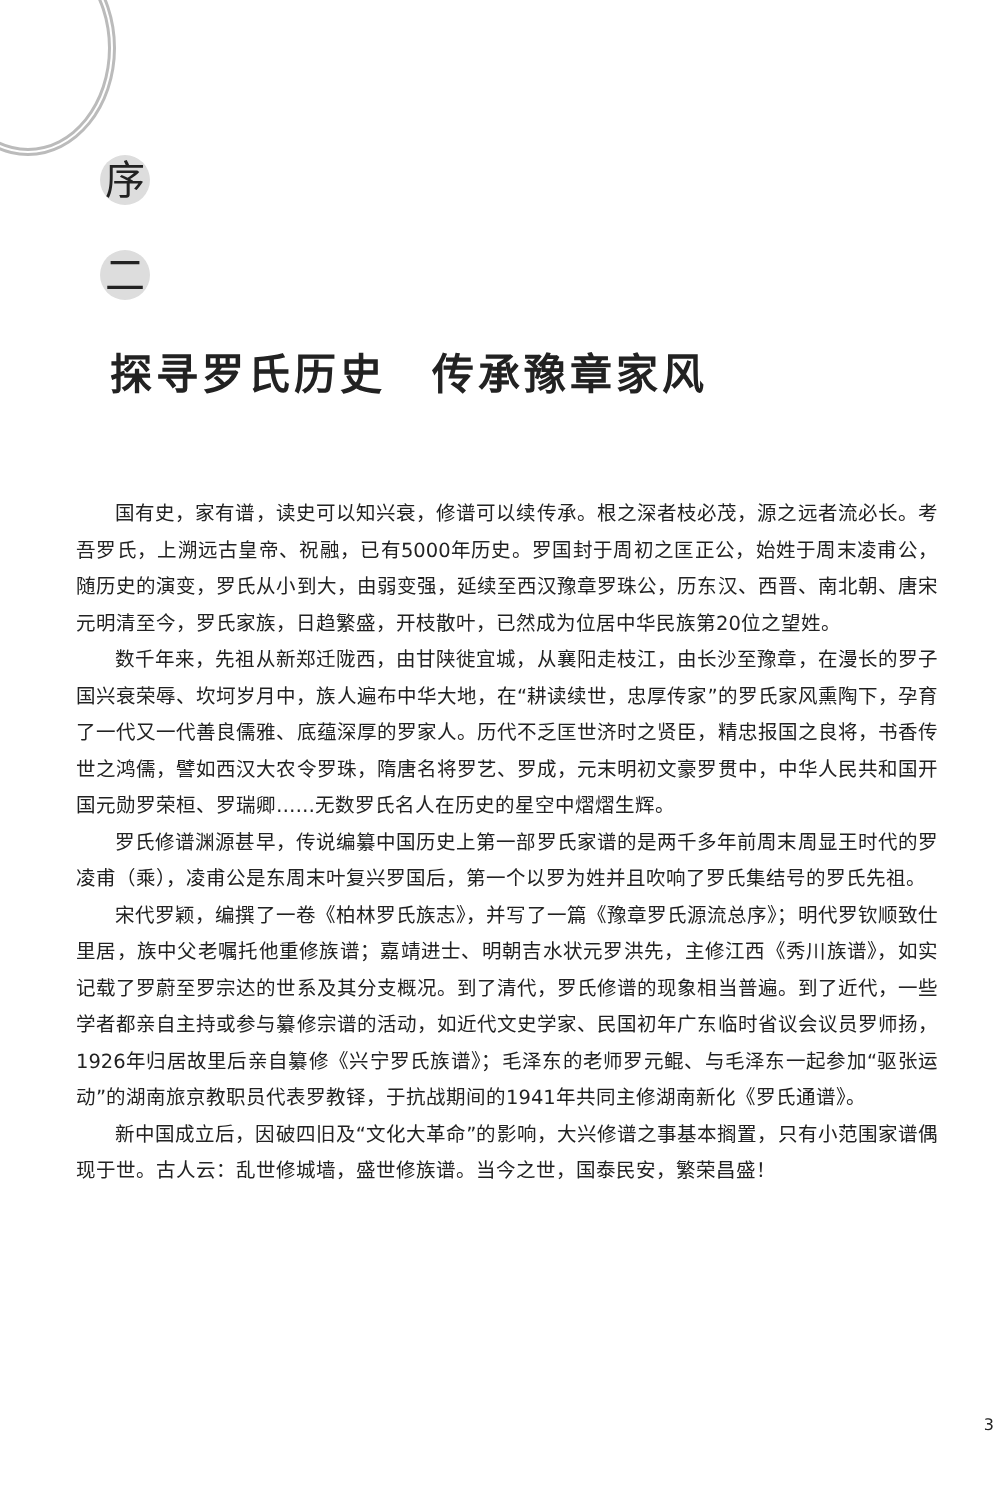序
二
探寻罗氏历史　传承豫章家风
国有史，家有谱，读史可以知兴衰，修谱可以续传承。根之深者枝必茂，源之远者流必长。考吾罗氏，上溯远古皇帝、祝融，已有5000年历史。罗国封于周初之匡正公，始姓于周末凌甫公，随历史的演变，罗氏从小到大，由弱变强，延续至西汉豫章罗珠公，历东汉、西晋、南北朝、唐宋元明清至今，罗氏家族，日趋繁盛，开枝散叶，已然成为位居中华民族第20位之望姓。
数千年来，先祖从新郑迁陇西，由甘陕徙宜城，从襄阳走枝江，由长沙至豫章，在漫长的罗子国兴衰荣辱、坎坷岁月中，族人遍布中华大地，在“耕读续世，忠厚传家”的罗氏家风熏陶下，孕育了一代又一代善良儒雅、底蕴深厚的罗家人。历代不乏匡世济时之贤臣，精忠报国之良将，书香传世之鸿儒，譬如西汉大农令罗珠，隋唐名将罗艺、罗成，元末明初文豪罗贯中，中华人民共和国开国元勋罗荣桓、罗瑞卿……无数罗氏名人在历史的星空中熠熠生辉。
罗氏修谱渊源甚早，传说编纂中国历史上第一部罗氏家谱的是两千多年前周末周显王时代的罗凌甫（乘），凌甫公是东周末叶复兴罗国后，第一个以罗为姓并且吹响了罗氏集结号的罗氏先祖。
宋代罗颖，编撰了一卷《柏林罗氏族志》，并写了一篇《豫章罗氏源流总序》；明代罗钦顺致仕里居，族中父老嘱托他重修族谱；嘉靖进士、明朝吉水状元罗洪先，主修江西《秀川族谱》，如实记载了罗蔚至罗宗达的世系及其分支概况。到了清代，罗氏修谱的现象相当普遍。到了近代，一些学者都亲自主持或参与纂修宗谱的活动，如近代文史学家、民国初年广东临时省议会议员罗师扬，1926年归居故里后亲自纂修《兴宁罗氏族谱》；毛泽东的老师罗元鲲、与毛泽东一起参加“驱张运动”的湖南旅京教职员代表罗教铎，于抗战期间的1941年共同主修湖南新化《罗氏通谱》。
新中国成立后，因破四旧及“文化大革命”的影响，大兴修谱之事基本搁置，只有小范围家谱偶现于世。古人云：乱世修城墙，盛世修族谱。当今之世，国泰民安，繁荣昌盛！
3